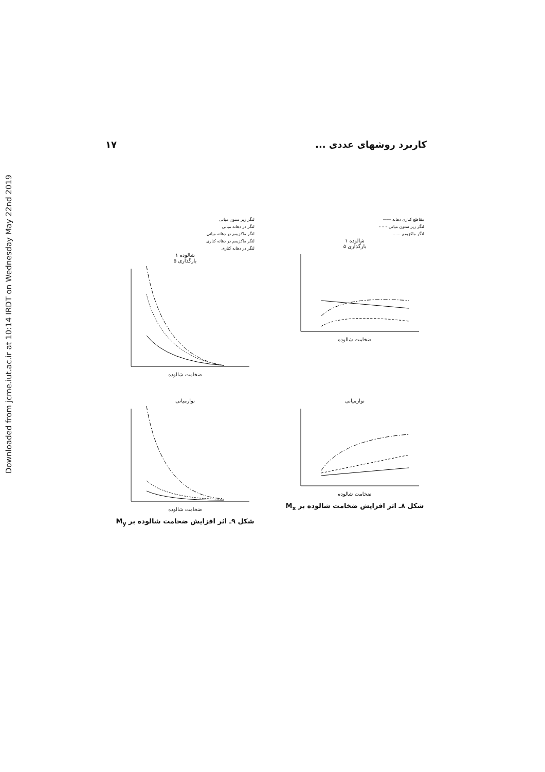Downloaded from jcme.iut.ac.ir at 10:14 IRDT on Wednesday May 22nd 2019
۱۷ کاربرد روشهای عددی ...
مقاطع کناری دهانه ——
لنگر زیر ستون میانی – – –
لنگر ماکزیمم ......
شالوده ۱
بارگذاری ۵
ضخامت شالوده
لنگر زیر ستون میانی
لنگر در دهانه میانی
لنگر ماکزیمم در دهانه میانی
لنگر ماکزیمم در دهانه کناری
لنگر در دهانه کناری
شالوده ۱
بارگذاری ۵
ضخامت شالوده
نوارمیانی
ضخامت شالوده
شکل ۸ـ اثر افزایش ضخامت شالوده بر M<sub>x</sub>
نوارمیانی
ضخامت شالوده
شکل ۹ـ اثر افزایش ضخامت شالوده بر M<sub>y</sub>